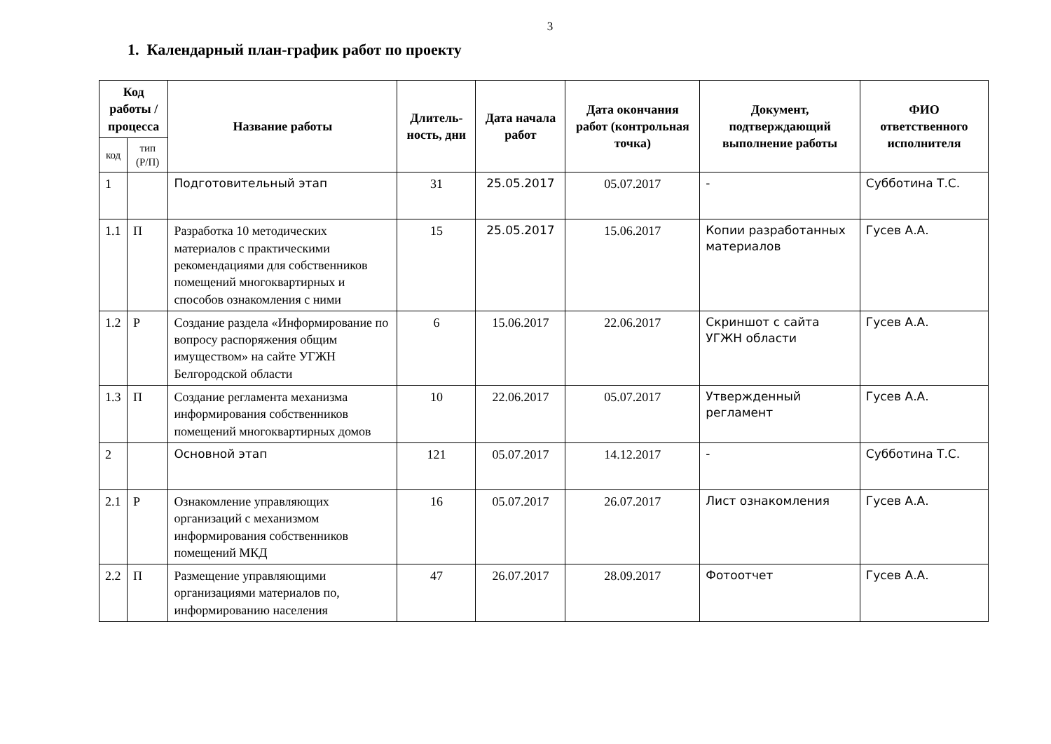3
1. Календарный план-график работ по проекту
| Код работы / процесса | | Название работы | Длитель-ность, дни | Дата начала работ | Дата окончания работ (контрольная точка) | Документ, подтверждающий выполнение работы | ФИО ответственного исполнителя |
| --- | --- | --- | --- | --- | --- | --- | --- |
| код | тип (Р/П) | | | | | | |
| 1 | | Подготовительный этап | 31 | 25.05.2017 | 05.07.2017 | - | Субботина Т.С. |
| 1.1 | П | Разработка 10 методических материалов с практическими рекомендациями для собственников помещений многоквартирных и способов ознакомления с ними | 15 | 25.05.2017 | 15.06.2017 | Копии разработанных материалов | Гусев А.А. |
| 1.2 | Р | Создание раздела «Информирование по вопросу распоряжения общим имуществом» на сайте УГЖН Белгородской области | 6 | 15.06.2017 | 22.06.2017 | Скриншот с сайта УГЖН области | Гусев А.А. |
| 1.3 | П | Создание регламента механизма информирования собственников помещений многоквартирных домов | 10 | 22.06.2017 | 05.07.2017 | Утвержденный регламент | Гусев А.А. |
| 2 | | Основной этап | 121 | 05.07.2017 | 14.12.2017 | - | Субботина Т.С. |
| 2.1 | Р | Ознакомление управляющих организаций с механизмом информирования собственников помещений МКД | 16 | 05.07.2017 | 26.07.2017 | Лист ознакомления | Гусев А.А. |
| 2.2 | П | Размещение управляющими организациями материалов по, информированию населения | 47 | 26.07.2017 | 28.09.2017 | Фотоотчет | Гусев А.А. |